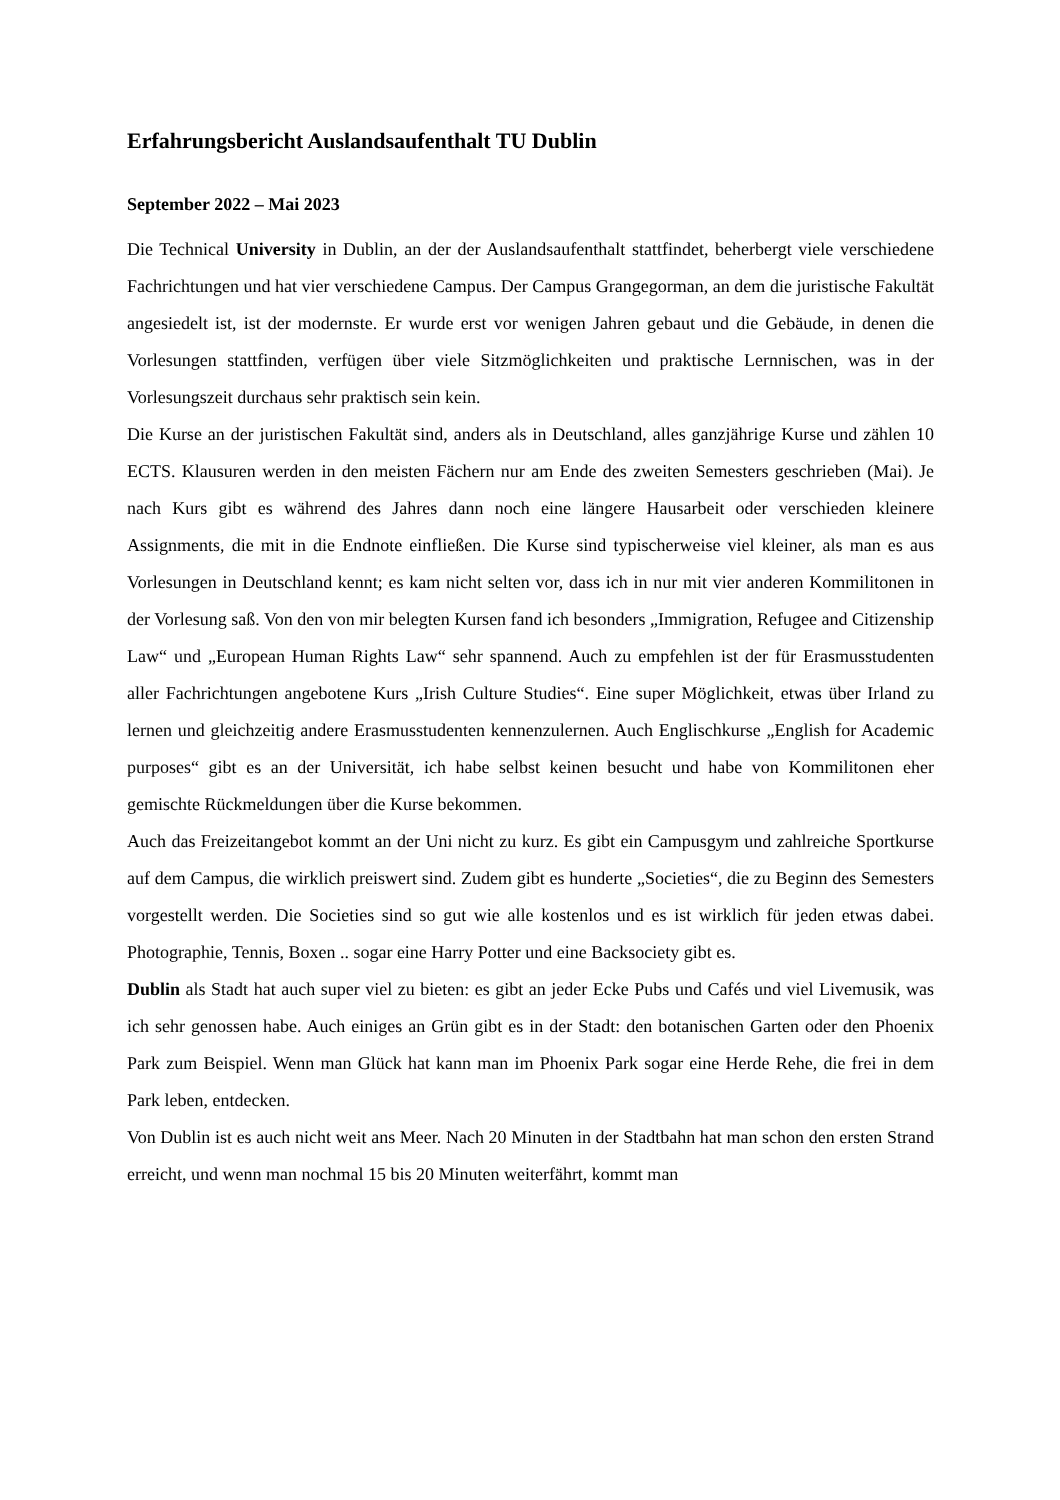Erfahrungsbericht Auslandsaufenthalt TU Dublin
September 2022 – Mai 2023
Die Technical University in Dublin, an der der Auslandsaufenthalt stattfindet, beherbergt viele verschiedene Fachrichtungen und hat vier verschiedene Campus. Der Campus Grangegorman, an dem die juristische Fakultät angesiedelt ist, ist der modernste. Er wurde erst vor wenigen Jahren gebaut und die Gebäude, in denen die Vorlesungen stattfinden, verfügen über viele Sitzmöglichkeiten und praktische Lernnischen, was in der Vorlesungszeit durchaus sehr praktisch sein kein.
Die Kurse an der juristischen Fakultät sind, anders als in Deutschland, alles ganzjährige Kurse und zählen 10 ECTS. Klausuren werden in den meisten Fächern nur am Ende des zweiten Semesters geschrieben (Mai). Je nach Kurs gibt es während des Jahres dann noch eine längere Hausarbeit oder verschieden kleinere Assignments, die mit in die Endnote einfließen. Die Kurse sind typischerweise viel kleiner, als man es aus Vorlesungen in Deutschland kennt; es kam nicht selten vor, dass ich in nur mit vier anderen Kommilitonen in der Vorlesung saß. Von den von mir belegten Kursen fand ich besonders „Immigration, Refugee and Citizenship Law“ und „European Human Rights Law“ sehr spannend. Auch zu empfehlen ist der für Erasmusstudenten aller Fachrichtungen angebotene Kurs „Irish Culture Studies“. Eine super Möglichkeit, etwas über Irland zu lernen und gleichzeitig andere Erasmusstudenten kennenzulernen. Auch Englischkurse „English for Academic purposes“ gibt es an der Universität, ich habe selbst keinen besucht und habe von Kommilitonen eher gemischte Rückmeldungen über die Kurse bekommen.
Auch das Freizeitangebot kommt an der Uni nicht zu kurz. Es gibt ein Campusgym und zahlreiche Sportkurse auf dem Campus, die wirklich preiswert sind. Zudem gibt es hunderte „Societies“, die zu Beginn des Semesters vorgestellt werden. Die Societies sind so gut wie alle kostenlos und es ist wirklich für jeden etwas dabei. Photographie, Tennis, Boxen .. sogar eine Harry Potter und eine Backsociety gibt es.
Dublin als Stadt hat auch super viel zu bieten: es gibt an jeder Ecke Pubs und Cafés und viel Livemusik, was ich sehr genossen habe. Auch einiges an Grün gibt es in der Stadt: den botanischen Garten oder den Phoenix Park zum Beispiel. Wenn man Glück hat kann man im Phoenix Park sogar eine Herde Rehe, die frei in dem Park leben, entdecken.
Von Dublin ist es auch nicht weit ans Meer. Nach 20 Minuten in der Stadtbahn hat man schon den ersten Strand erreicht, und wenn man nochmal 15 bis 20 Minuten weiterfährt, kommt man